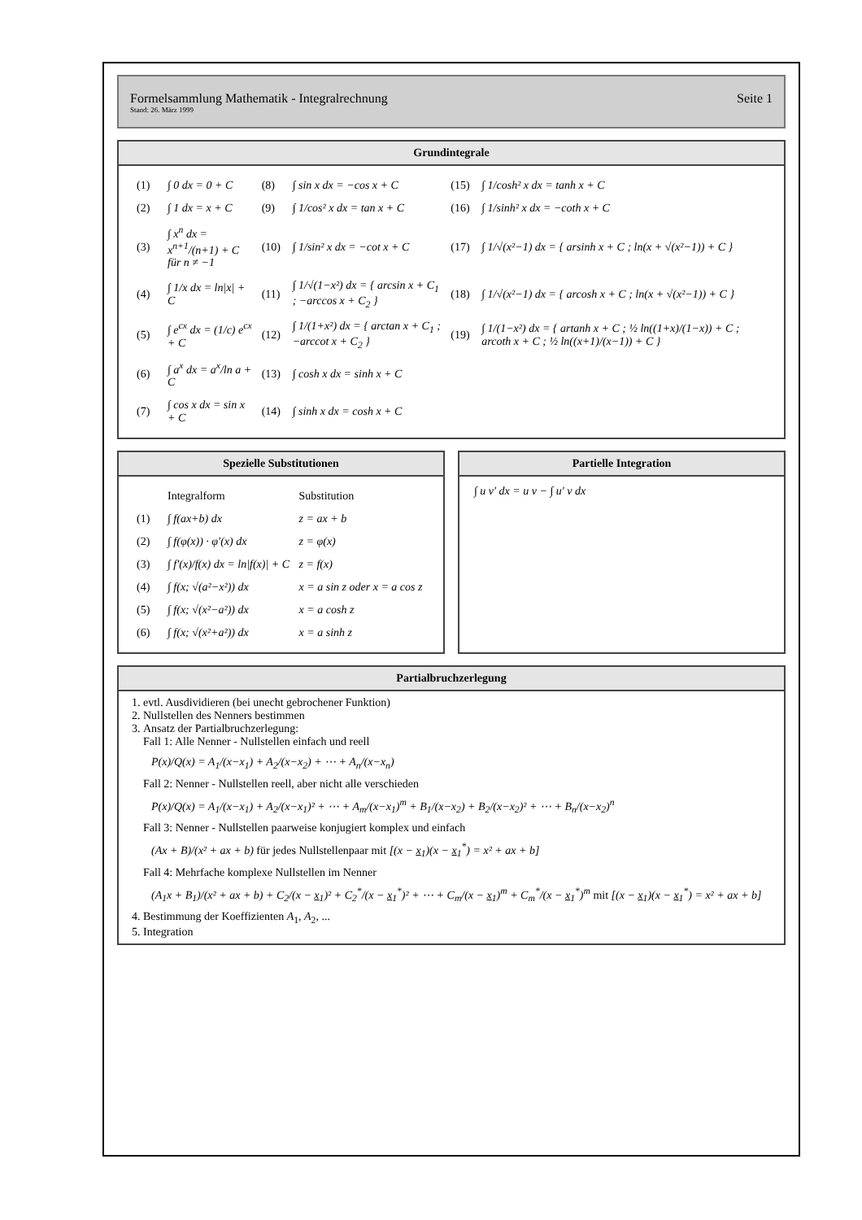Formelsammlung Mathematik - Integralrechnung
Stand: 26. März 1999
Seite 1
Grundintegrale
| (1) | ∫ 0 dx = 0 + C | (8) | ∫ sin x dx = −cos x + C | (15) | ∫ 1/cosh² x dx = tanh x + C |
| (2) | ∫ 1 dx = x + C | (9) | ∫ 1/cos² x dx = tan x + C | (16) | ∫ 1/sinh² x dx = −coth x + C |
| (3) | ∫ x<sup>n</sup> dx = x<sup>n+1</sup>/(n+1) + C für n ≠ −1 | (10) | ∫ 1/sin² x dx = −cot x + C | (17) | ∫ 1/√(x²−1) dx = { arsinh x + C ; ln(x + √(x²−1)) + C } |
| (4) | ∫ 1/x dx = ln/x/ + C | (11) | ∫ 1/√(1−x²) dx = { arcsin x + C<sub>1</sub> ; −arccos x + C<sub>2</sub> } | (18) | ∫ 1/√(x²−1) dx = { arcosh x + C ; ln(x + √(x²−1)) + C } |
| (5) | ∫ e<sup>cx</sup> dx = (1/c) e<sup>cx</sup> + C | (12) | ∫ 1/(1+x²) dx = { arctan x + C<sub>1</sub> ; −arccot x + C<sub>2</sub> } | (19) | ∫ 1/(1−x²) dx = { artanh x + C ; ½ ln((1+x)/(1−x)) + C ; arcoth x + C ; ½ ln((x+1)/(x−1)) + C } |
| (6) | ∫ a<sup>x</sup> dx = a<sup>x</sup>/ln a + C | (13) | ∫ cosh x dx = sinh x + C | | |
| (7) | ∫ cos x dx = sin x + C | (14) | ∫ sinh x dx = cosh x + C | | |
Spezielle Substitutionen
| | Integralform | Substitution |
| (1) | ∫ f(ax+b) dx | z = ax + b |
| (2) | ∫ f(φ(x)) · φ′(x) dx | z = φ(x) |
| (3) | ∫ f′(x)/f(x) dx = ln/f(x)/ + C | z = f(x) |
| (4) | ∫ f(x; √(a²−x²)) dx | x = a sin z oder x = a cos z |
| (5) | ∫ f(x; √(x²−a²)) dx | x = a cosh z |
| (6) | ∫ f(x; √(x²+a²)) dx | x = a sinh z |
Partielle Integration
∫ u v′ dx = u v − ∫ u′ v dx
Partialbruchzerlegung
1. evtl. Ausdividieren (bei unecht gebrochener Funktion)
2. Nullstellen des Nenners bestimmen
3. Ansatz der Partialbruchzerlegung:
Fall 1: Alle Nenner - Nullstellen einfach und reell
P(x)/Q(x) = A<sub>1</sub>/(x−x<sub>1</sub>) + A<sub>2</sub>/(x−x<sub>2</sub>) + ⋯ + A<sub>n</sub>/(x−x<sub>n</sub>)
Fall 2: Nenner - Nullstellen reell, aber nicht alle verschieden
P(x)/Q(x) = A<sub>1</sub>/(x−x<sub>1</sub>) + A<sub>2</sub>/(x−x<sub>1</sub>)² + ⋯ + A<sub>m</sub>/(x−x<sub>1</sub>)<sup>m</sup> + B<sub>1</sub>/(x−x<sub>2</sub>) + B<sub>2</sub>/(x−x<sub>2</sub>)² + ⋯ + B<sub>n</sub>/(x−x<sub>2</sub>)<sup>n</sup>
Fall 3: Nenner - Nullstellen paarweise konjugiert komplex und einfach
(Ax + B)/(x² + ax + b) für jedes Nullstellenpaar mit [(x − x<sub>1</sub>)(x − x<sub>1</sub><sup>*</sup>) = x² + ax + b]
Fall 4: Mehrfache komplexe Nullstellen im Nenner
(A<sub>1</sub>x + B<sub>1</sub>)/(x² + ax + b) + C<sub>2</sub>/(x − x<sub>1</sub>)² + C<sub>2</sub><sup>*</sup>/(x − x<sub>1</sub><sup>*</sup>)² + ⋯ + C<sub>m</sub>/(x − x<sub>1</sub>)<sup>m</sup> + C<sub>m</sub><sup>*</sup>/(x − x<sub>1</sub><sup>*</sup>)<sup>m</sup> mit [(x − x<sub>1</sub>)(x − x<sub>1</sub><sup>*</sup>) = x² + ax + b]
4. Bestimmung der Koeffizienten A<sub>1</sub>, A<sub>2</sub>, ...
5. Integration